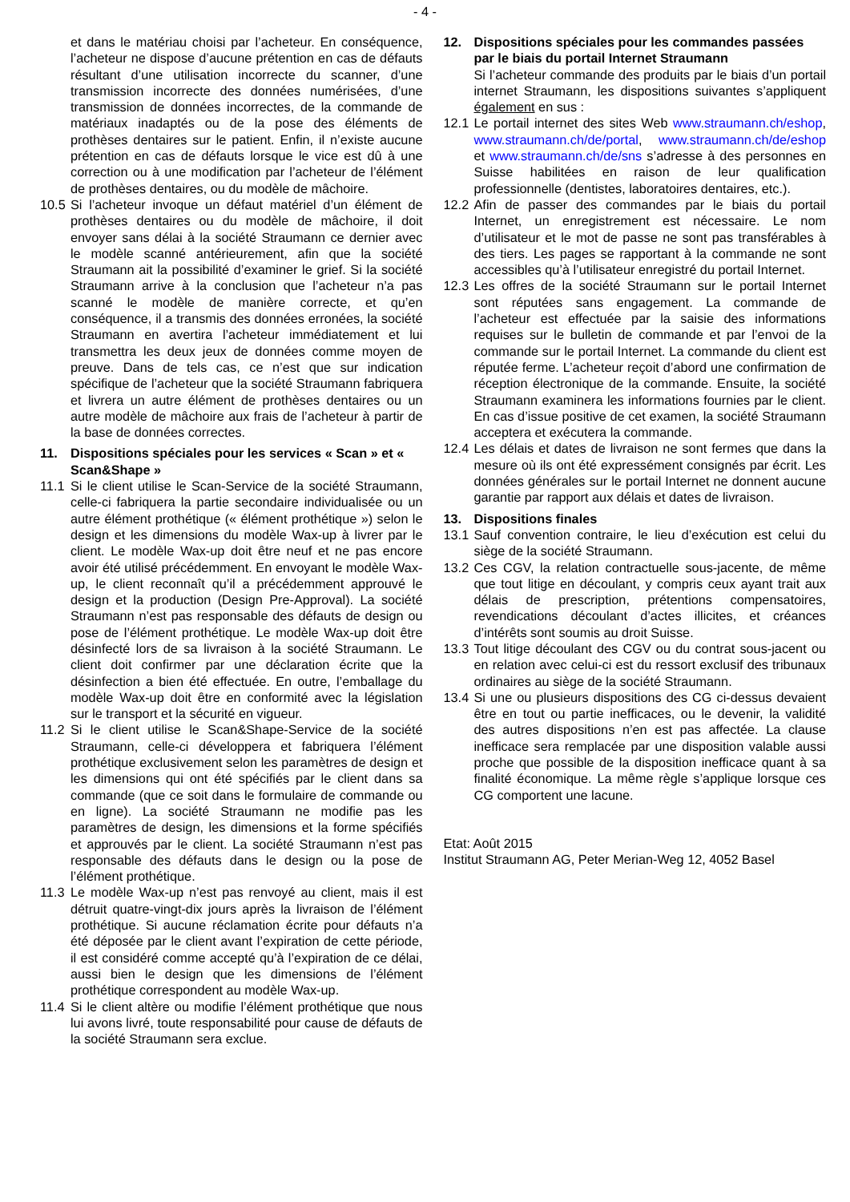- 4 -
et dans le matériau choisi par l’acheteur. En conséquence, l’acheteur ne dispose d’aucune prétention en cas de défauts résultant d’une utilisation incorrecte du scanner, d’une transmission incorrecte des données numérisées, d’une transmission de données incorrectes, de la commande de matériaux inadaptés ou de la pose des éléments de prothèses dentaires sur le patient. Enfin, il n’existe aucune prétention en cas de défauts lorsque le vice est dû à une correction ou à une modification par l’acheteur de l’élément de prothèses dentaires, ou du modèle de mâchoire.
10.5 Si l’acheteur invoque un défaut matériel d’un élément de prothèses dentaires ou du modèle de mâchoire, il doit envoyer sans délai à la société Straumann ce dernier avec le modèle scanné antérieurement, afin que la société Straumann ait la possibilité d’examiner le grief. Si la société Straumann arrive à la conclusion que l’acheteur n’a pas scanné le modèle de manière correcte, et qu’en conséquence, il a transmis des données erronées, la société Straumann en avertira l’acheteur immédiatement et lui transmettra les deux jeux de données comme moyen de preuve. Dans de tels cas, ce n’est que sur indication spécifique de l’acheteur que la société Straumann fabriquera et livrera un autre élément de prothèses dentaires ou un autre modèle de mâchoire aux frais de l’acheteur à partir de la base de données correctes.
11. Dispositions spéciales pour les services « Scan » et « Scan&Shape »
11.1 Si le client utilise le Scan-Service de la société Straumann, celle-ci fabriquera la partie secondaire individualisée ou un autre élément prothétique (« élément prothétique ») selon le design et les dimensions du modèle Wax-up à livrer par le client. Le modèle Wax-up doit être neuf et ne pas encore avoir été utilisé précédemment. En envoyant le modèle Wax-up, le client reconnaît qu’il a précédemment approuvé le design et la production (Design Pre-Approval). La société Straumann n’est pas responsable des défauts de design ou pose de l’élément prothétique. Le modèle Wax-up doit être désinfecté lors de sa livraison à la société Straumann. Le client doit confirmer par une déclaration écrite que la désinfection a bien été effectuée. En outre, l’emballage du modèle Wax-up doit être en conformité avec la législation sur le transport et la sécurité en vigueur.
11.2 Si le client utilise le Scan&Shape-Service de la société Straumann, celle-ci développera et fabriquera l’élément prothétique exclusivement selon les paramètres de design et les dimensions qui ont été spécifiés par le client dans sa commande (que ce soit dans le formulaire de commande ou en ligne). La société Straumann ne modifie pas les paramètres de design, les dimensions et la forme spécifiés et approuvés par le client. La société Straumann n’est pas responsable des défauts dans le design ou la pose de l’élément prothétique.
11.3 Le modèle Wax-up n’est pas renvoyé au client, mais il est détruit quatre-vingt-dix jours après la livraison de l’élément prothétique. Si aucune réclamation écrite pour défauts n’a été déposée par le client avant l’expiration de cette période, il est considéré comme accepté qu’à l’expiration de ce délai, aussi bien le design que les dimensions de l’élément prothétique correspondent au modèle Wax-up.
11.4 Si le client altère ou modifie l’élément prothétique que nous lui avons livré, toute responsabilité pour cause de défauts de la société Straumann sera exclue.
12. Dispositions spéciales pour les commandes passées par le biais du portail Internet Straumann
Si l’acheteur commande des produits par le biais d’un portail internet Straumann, les dispositions suivantes s’appliquent également en sus :
12.1 Le portail internet des sites Web www.straumann.ch/eshop, www.straumann.ch/de/portal, www.straumann.ch/de/eshop et www.straumann.ch/de/sns s’adresse à des personnes en Suisse habilitées en raison de leur qualification professionnelle (dentistes, laboratoires dentaires, etc.).
12.2 Afin de passer des commandes par le biais du portail Internet, un enregistrement est nécessaire. Le nom d’utilisateur et le mot de passe ne sont pas transférables à des tiers. Les pages se rapportant à la commande ne sont accessibles qu’à l’utilisateur enregistré du portail Internet.
12.3 Les offres de la société Straumann sur le portail Internet sont réputées sans engagement. La commande de l’acheteur est effectuée par la saisie des informations requises sur le bulletin de commande et par l’envoi de la commande sur le portail Internet. La commande du client est réputée ferme. L’acheteur reçoit d’abord une confirmation de réception électronique de la commande. Ensuite, la société Straumann examinera les informations fournies par le client. En cas d’issue positive de cet examen, la société Straumann acceptera et exécutera la commande.
12.4 Les délais et dates de livraison ne sont fermes que dans la mesure où ils ont été expressément consignés par écrit. Les données générales sur le portail Internet ne donnent aucune garantie par rapport aux délais et dates de livraison.
13. Dispositions finales
13.1 Sauf convention contraire, le lieu d’exécution est celui du siège de la société Straumann.
13.2 Ces CGV, la relation contractuelle sous-jacente, de même que tout litige en découlant, y compris ceux ayant trait aux délais de prescription, prétentions compensatoires, revendications découlant d’actes illicites, et créances d’intérêts sont soumis au droit Suisse.
13.3 Tout litige découlant des CGV ou du contrat sous-jacent ou en relation avec celui-ci est du ressort exclusif des tribunaux ordinaires au siège de la société Straumann.
13.4 Si une ou plusieurs dispositions des CG ci-dessus devaient être en tout ou partie inefficaces, ou le devenir, la validité des autres dispositions n’en est pas affectée. La clause inefficace sera remplacée par une disposition valable aussi proche que possible de la disposition inefficace quant à sa finalité économique. La même règle s’applique lorsque ces CG comportent une lacune.
Etat: Août 2015
Institut Straumann AG, Peter Merian-Weg 12, 4052 Basel